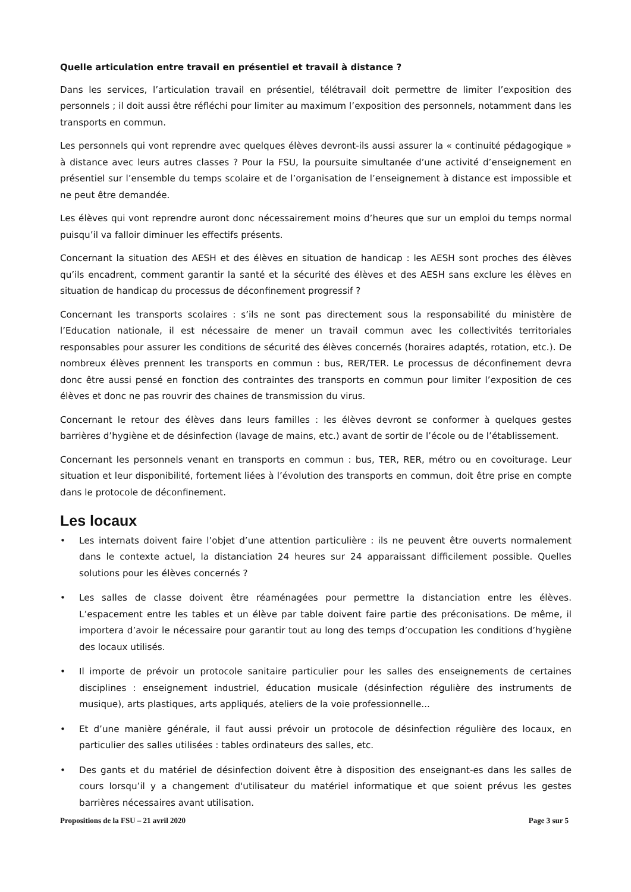Quelle articulation entre travail en présentiel et travail à distance ?
Dans les services, l’articulation travail en présentiel, télétravail doit permettre de limiter l’exposition des personnels ; il doit aussi être réfléchi pour limiter au maximum l’exposition des personnels, notamment dans les transports en commun.
Les personnels qui vont reprendre avec quelques élèves devront-ils aussi assurer la « continuité pédagogique » à distance avec leurs autres classes ? Pour la FSU, la poursuite simultanée d’une activité d’enseignement en présentiel sur l’ensemble du temps scolaire et de l’organisation de l’enseignement à distance est impossible et ne peut être demandée.
Les élèves qui vont reprendre auront donc nécessairement moins d’heures que sur un emploi du temps normal puisqu’il va falloir diminuer les effectifs présents.
Concernant la situation des AESH et des élèves en situation de handicap : les AESH sont proches des élèves qu’ils encadrent, comment garantir la santé et la sécurité des élèves et des AESH sans exclure les élèves en situation de handicap du processus de déconfinement progressif ?
Concernant les transports scolaires : s’ils ne sont pas directement sous la responsabilité du ministère de l’Education nationale, il est nécessaire de mener un travail commun avec les collectivités territoriales responsables pour assurer les conditions de sécurité des élèves concernés (horaires adaptés, rotation, etc.). De nombreux élèves prennent les transports en commun : bus, RER/TER. Le processus de déconfinement devra donc être aussi pensé en fonction des contraintes des transports en commun pour limiter l’exposition de ces élèves et donc ne pas rouvrir des chaines de transmission du virus.
Concernant le retour des élèves dans leurs familles : les élèves devront se conformer à quelques gestes barrières d’hygiène et de désinfection (lavage de mains, etc.) avant de sortir de l’école ou de l’établissement.
Concernant les personnels venant en transports en commun : bus, TER, RER, métro ou en covoiturage. Leur situation et leur disponibilité, fortement liées à l’évolution des transports en commun, doit être prise en compte dans le protocole de déconfinement.
Les locaux
• Les internats doivent faire l’objet d’une attention particulière : ils ne peuvent être ouverts normalement dans le contexte actuel, la distanciation 24 heures sur 24 apparaissant difficilement possible. Quelles solutions pour les élèves concernés ?
• Les salles de classe doivent être réaménagées pour permettre la distanciation entre les élèves. L’espacement entre les tables et un élève par table doivent faire partie des préconisations. De même, il importera d’avoir le nécessaire pour garantir tout au long des temps d’occupation les conditions d’hygiène des locaux utilisés.
• Il importe de prévoir un protocole sanitaire particulier pour les salles des enseignements de certaines disciplines : enseignement industriel, éducation musicale (désinfection régulière des instruments de musique), arts plastiques, arts appliqués, ateliers de la voie professionnelle...
• Et d’une manière générale, il faut aussi prévoir un protocole de désinfection régulière des locaux, en particulier des salles utilisées : tables ordinateurs des salles, etc.
• Des gants et du matériel de désinfection doivent être à disposition des enseignant-es dans les salles de cours lorsqu’il y a changement d'utilisateur du matériel informatique et que soient prévus les gestes barrières nécessaires avant utilisation.
Propositions de la FSU – 21 avril 2020 Page 3 sur 5